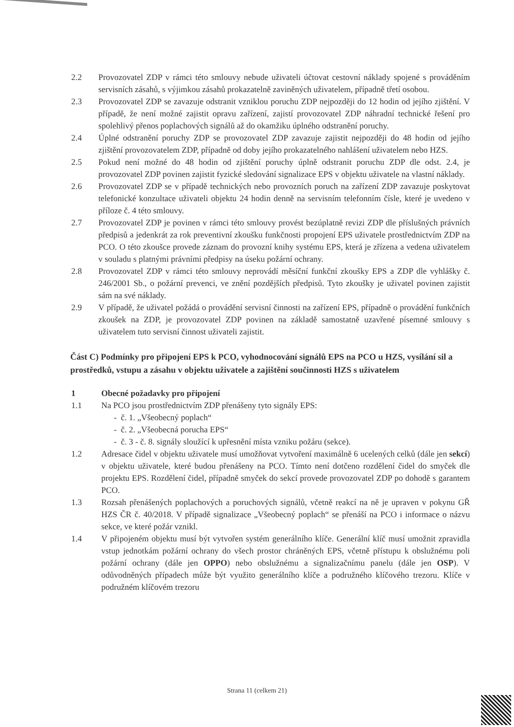2.2 Provozovatel ZDP v rámci této smlouvy nebude uživateli účtovat cestovní náklady spojené s prováděním servisních zásahů, s výjimkou zásahů prokazatelně zaviněných uživatelem, případně třetí osobou.
2.3 Provozovatel ZDP se zavazuje odstranit vzniklou poruchu ZDP nejpozději do 12 hodin od jejího zjištění. V případě, že není možné zajistit opravu zařízení, zajistí provozovatel ZDP náhradní technické řešení pro spolehlivý přenos poplachových signálů až do okamžiku úplného odstranění poruchy.
2.4 Úplné odstranění poruchy ZDP se provozovatel ZDP zavazuje zajistit nejpozději do 48 hodin od jejího zjištění provozovatelem ZDP, případně od doby jejího prokazatelného nahlášení uživatelem nebo HZS.
2.5 Pokud není možné do 48 hodin od zjištění poruchy úplně odstranit poruchu ZDP dle odst. 2.4, je provozovatel ZDP povinen zajistit fyzické sledování signalizace EPS v objektu uživatele na vlastní náklady.
2.6 Provozovatel ZDP se v případě technických nebo provozních poruch na zařízení ZDP zavazuje poskytovat telefonické konzultace uživateli objektu 24 hodin denně na servisním telefonním čísle, které je uvedeno v příloze č. 4 této smlouvy.
2.7 Provozovatel ZDP je povinen v rámci této smlouvy provést bezúplatně revizi ZDP dle příslušných právních předpisů a jedenkrát za rok preventivní zkoušku funkčnosti propojení EPS uživatele prostřednictvím ZDP na PCO. O této zkoušce provede záznam do provozní knihy systému EPS, která je zřízena a vedena uživatelem v souladu s platnými právními předpisy na úseku požární ochrany.
2.8 Provozovatel ZDP v rámci této smlouvy neprovádí měsíční funkční zkoušky EPS a ZDP dle vyhlášky č. 246/2001 Sb., o požární prevenci, ve znění pozdějších předpisů. Tyto zkoušky je uživatel povinen zajistit sám na své náklady.
2.9 V případě, že uživatel požádá o provádění servisní činnosti na zařízení EPS, případně o provádění funkčních zkoušek na ZDP, je provozovatel ZDP povinen na základě samostatně uzavřené písemné smlouvy s uživatelem tuto servisní činnost uživateli zajistit.
Část C) Podmínky pro připojení EPS k PCO, vyhodnocování signálů EPS na PCO u HZS, vysílání sil a prostředků, vstupu a zásahu v objektu uživatele a zajištění součinnosti HZS s uživatelem
1 Obecné požadavky pro připojení
1.1 Na PCO jsou prostřednictvím ZDP přenášeny tyto signály EPS:
- č. 1. „Všeobecný poplach“
- č. 2. „Všeobecná porucha EPS“
- č. 3 - č. 8. signály sloužící k upřesnění místa vzniku požáru (sekce).
1.2 Adresace čidel v objektu uživatele musí umožňovat vytvoření maximálně 6 ucelených celků (dále jen sekcí) v objektu uživatele, které budou přenášeny na PCO. Tímto není dotčeno rozdělení čidel do smyček dle projektu EPS. Rozdělení čidel, případně smyček do sekcí provede provozovatel ZDP po dohodě s garantem PCO.
1.3 Rozsah přenášených poplachových a poruchových signálů, včetně reakcí na ně je upraven v pokynu GŘ HZS ČR č. 40/2018. V případě signalizace „Všeobecný poplach“ se přenáší na PCO i informace o názvu sekce, ve které požár vznikl.
1.4 V připojeném objektu musí být vytvořen systém generálního klíče. Generální klíč musí umožnit zpravidla vstup jednotkám požární ochrany do všech prostor chráněných EPS, včetně přístupu k obslužnému poli požární ochrany (dále jen OPPO) nebo obslužnému a signalizačnímu panelu (dále jen OSP). V odůvodněných případech může být využito generálního klíče a podružného klíčového trezoru. Klíče v podružném klíčovém trezoru
Strana 11 (celkem 21)